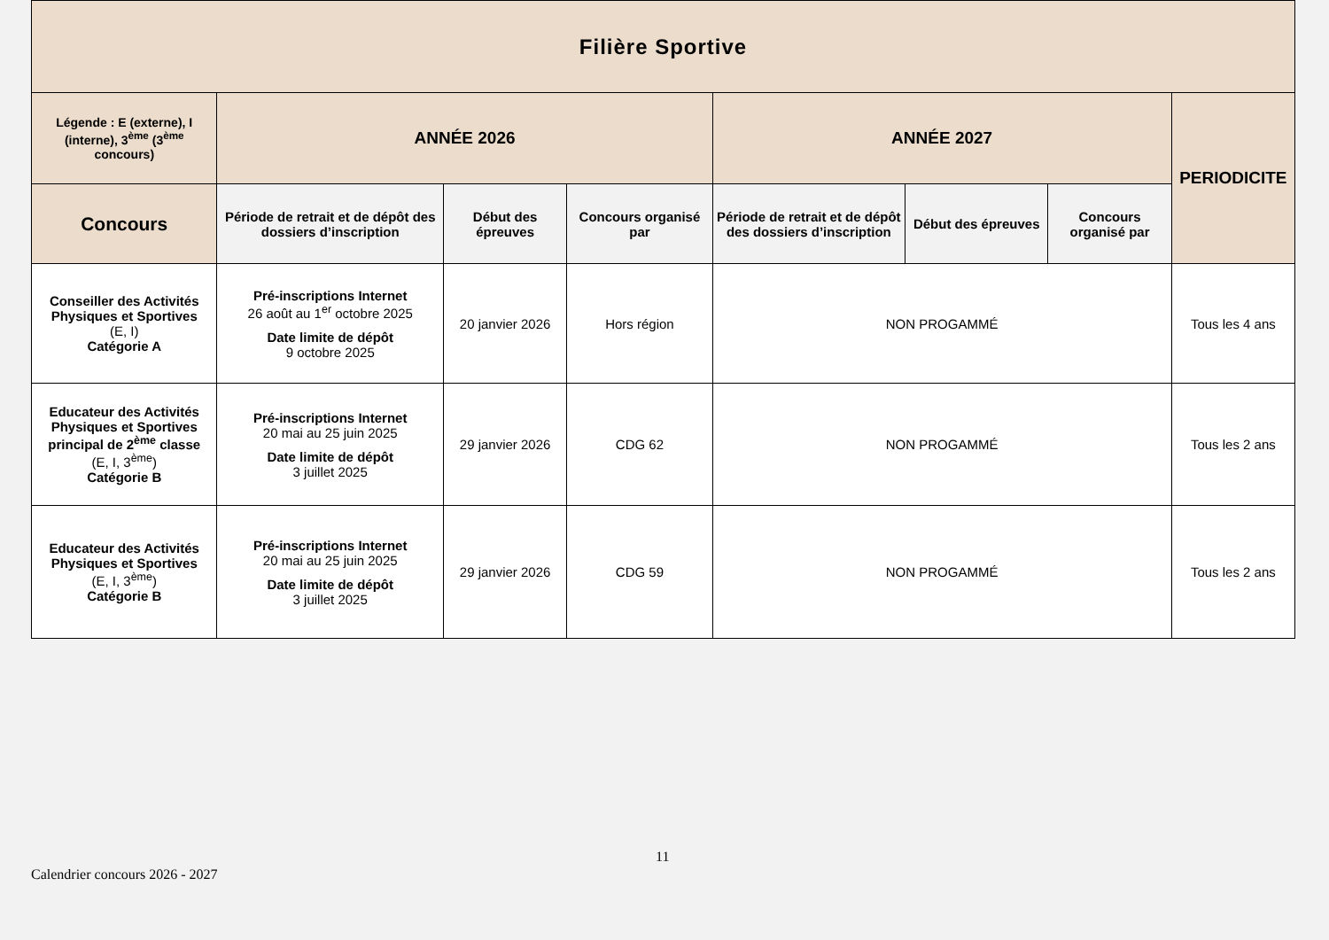| Filière Sportive | | | | | | | |
| --- | --- | --- | --- | --- | --- | --- | --- |
| Légende : E (externe), I (interne), 3<sup>ème</sup> (3<sup>ème</sup> concours) | ANNÉE 2026 | | | ANNÉE 2027 | | | PERIODICITE |
| Concours | Période de retrait et de dépôt des dossiers d’inscription | Début des épreuves | Concours organisé par | Période de retrait et de dépôt des dossiers d’inscription | Début des épreuves | Concours organisé par | |
| Conseiller des Activités Physiques et Sportives (E, I) Catégorie A | Pré-inscriptions Internet 26 août au 1<sup>er</sup> octobre 2025 Date limite de dépôt 9 octobre 2025 | 20 janvier 2026 | Hors région | NON PROGAMMÉ | | | Tous les 4 ans |
| Educateur des Activités Physiques et Sportives principal de 2<sup>ème</sup> classe (E, I, 3<sup>ème</sup>) Catégorie B | Pré-inscriptions Internet 20 mai au 25 juin 2025 Date limite de dépôt 3 juillet 2025 | 29 janvier 2026 | CDG 62 | NON PROGAMMÉ | | | Tous les 2 ans |
| Educateur des Activités Physiques et Sportives (E, I, 3<sup>ème</sup>) Catégorie B | Pré-inscriptions Internet 20 mai au 25 juin 2025 Date limite de dépôt 3 juillet 2025 | 29 janvier 2026 | CDG 59 | NON PROGAMMÉ | | | Tous les 2 ans |
11
Calendrier concours 2026 - 2027